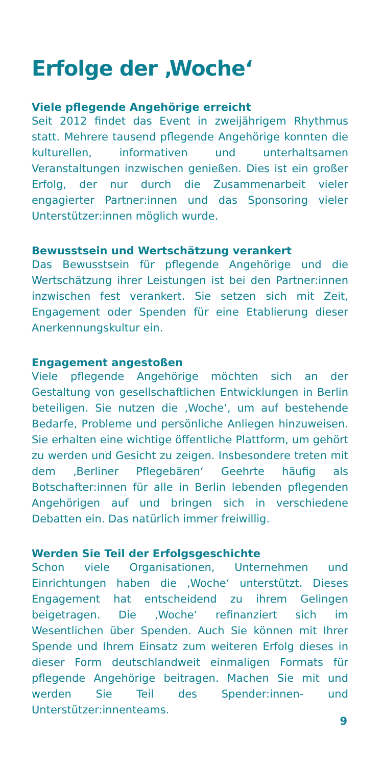Erfolge der ‚Woche‘
Viele pflegende Angehörige erreicht
Seit 2012 findet das Event in zweijährigem Rhythmus statt. Mehrere tausend pflegende Angehörige konnten die kulturellen, informativen und unterhaltsamen Veranstaltungen inzwischen genießen. Dies ist ein großer Erfolg, der nur durch die Zusammenarbeit vieler engagierter Partner:innen und das Sponsoring vieler Unterstützer:innen möglich wurde.
Bewusstsein und Wertschätzung verankert
Das Bewusstsein für pflegende Angehörige und die Wertschätzung ihrer Leistungen ist bei den Partner:innen inzwischen fest verankert. Sie setzen sich mit Zeit, Engagement oder Spenden für eine Etablierung dieser Anerkennungskultur ein.
Engagement angestoßen
Viele pflegende Angehörige möchten sich an der Gestaltung von gesellschaftlichen Entwicklungen in Berlin beteiligen. Sie nutzen die ‚Woche‘, um auf bestehende Bedarfe, Probleme und persönliche Anliegen hinzuweisen. Sie erhalten eine wichtige öffentliche Plattform, um gehört zu werden und Gesicht zu zeigen. Insbesondere treten mit dem ‚Berliner Pflegebären‘ Geehrte häufig als Botschafter:innen für alle in Berlin lebenden pflegenden Angehörigen auf und bringen sich in verschiedene Debatten ein. Das natürlich immer freiwillig.
Werden Sie Teil der Erfolgsgeschichte
Schon viele Organisationen, Unternehmen und Einrichtungen haben die ‚Woche‘ unterstützt. Dieses Engagement hat entscheidend zu ihrem Gelingen beigetragen. Die ‚Woche‘ refinanziert sich im Wesentlichen über Spenden. Auch Sie können mit Ihrer Spende und Ihrem Einsatz zum weiteren Erfolg dieses in dieser Form deutschlandweit einmaligen Formats für pflegende Angehörige beitragen. Machen Sie mit und werden Sie Teil des Spender:innen- und Unterstützer:innenteams.
9